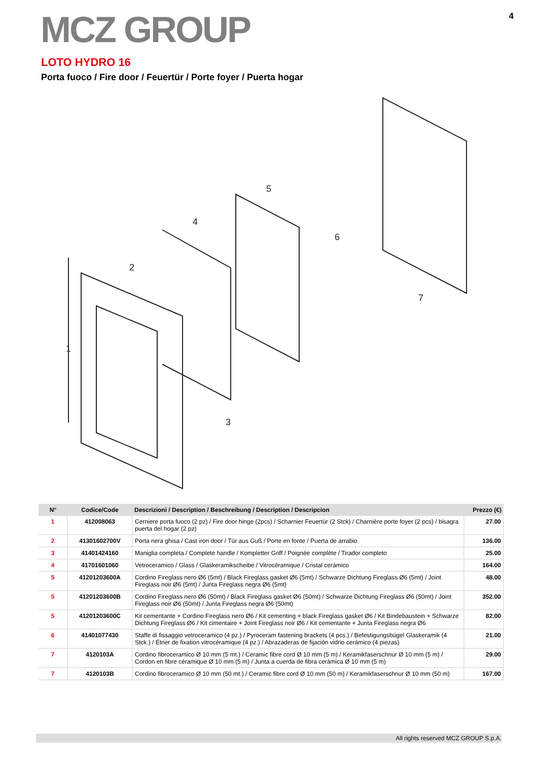MCZ GROUP
4
LOTO HYDRO 16
Porta fuoco / Fire door / Feuertür / Porte foyer / Puerta hogar
2
4
5
6
7
1
3
| N° | Codice/Code | Descrizioni / Description / Beschreibung / Description / Descripcion | Prezzo (€) |
| --- | --- | --- | --- |
| 1 | 412008063 | Cerniere porta fuoco (2 pz) / Fire door hinge (2pcs) / Scharnier Feuertür (2 Stck) / Charnière porte foyer (2 pcs) / bisagra puerta del hogar (2 pz) | 27.00 |
| 2 | 41301602700V | Porta nera ghisa / Cast iron door / Tür aus Guß / Porte en fonte / Puerta de arrabio | 136.00 |
| 3 | 41401424160 | Maniglia completa / Complete handle / Kompletter Griff / Poignée complète / Tirador completo | 25.00 |
| 4 | 41701601060 | Vetroceramico / Glass / Glaskeramikscheibe / Vitrocéramique / Cristal cerámico | 164.00 |
| 5 | 41201203600A | Cordino Fireglass nero Ø6 (5mt) / Black Fireglass gasket Ø6 (5mt) / Schwarze Dichtung Fireglass Ø6 (5mt) / Joint Fireglass noir Ø6 (5mt) / Junta Fireglass negra Ø6 (5mt) | 48.00 |
| 5 | 41201203600B | Cordino Fireglass nero Ø6 (50mt) / Black Fireglass gasket Ø6 (50mt) / Schwarze Dichtung Fireglass Ø6 (50mt) / Joint Fireglass noir Ø6 (50mt) / Junta Fireglass negra Ø6 (50mt) | 352.00 |
| 5 | 41201203600C | Kit cementante + Cordino Fireglass nero Ø6 / Kit cementing + black Fireglass gasket Ø6 / Kit Bindebaustein + Schwarze Dichtung Fireglass Ø6 / Kit cimentaire + Joint Fireglass noir Ø6 / Kit cementante + Junta Fireglass negra Ø6 | 82.00 |
| 6 | 41401077430 | Staffe di fissaggio vetroceramico (4 pz.) / Pyroceram fastening brackets (4 pcs.) / Befestigungsbügel Glaskeramik (4 Stck.) / Étrier de fixation vitrocéramique (4 pz.) / Abrazaderas de fijación vidrio cerámico (4 piezas) | 21.00 |
| 7 | 4120103A | Cordino fibroceramico Ø 10 mm (5 mt.) / Ceramic fibre cord Ø 10 mm (5 m) / Keramikfaserschnur Ø 10 mm (5 m) / Cordon en fibre céramique Ø 10 mm (5 m) / Junta a cuerda de fibra cerámica Ø 10 mm (5 m) | 29.00 |
| 7 | 4120103B | Cordino fibroceramico Ø 10 mm (50 mt.) / Ceramic fibre cord Ø 10 mm (50 m) / Keramikfaserschnur Ø 10 mm (50 m) | 167.00 |
All rights reserved MCZ GROUP S.p.A.